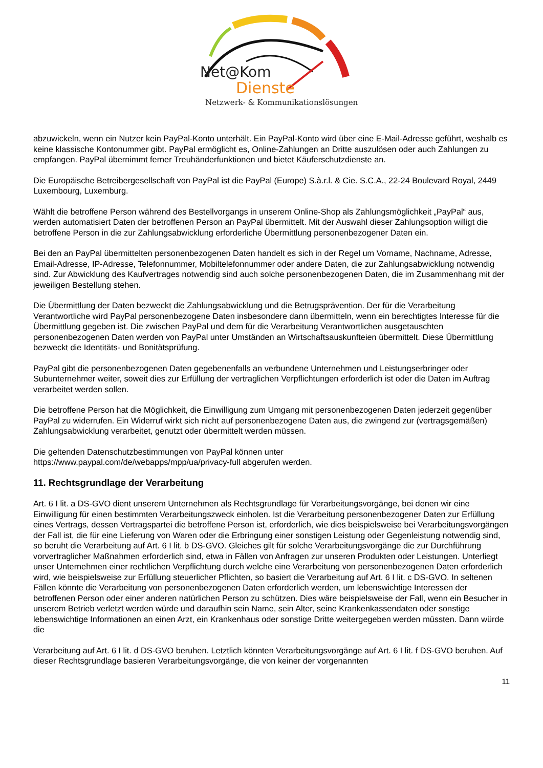Net@Kom
Dienste
Netzwerk- & Kommunikationslösungen
abzuwickeln, wenn ein Nutzer kein PayPal-Konto unterhält. Ein PayPal-Konto wird über eine E-Mail-Adresse geführt, weshalb es keine klassische Kontonummer gibt. PayPal ermöglicht es, Online-Zahlungen an Dritte auszulösen oder auch Zahlungen zu empfangen. PayPal übernimmt ferner Treuhänderfunktionen und bietet Käuferschutzdienste an.
Die Europäische Betreibergesellschaft von PayPal ist die PayPal (Europe) S.à.r.l. & Cie. S.C.A., 22-24 Boulevard Royal, 2449 Luxembourg, Luxemburg.
Wählt die betroffene Person während des Bestellvorgangs in unserem Online-Shop als Zahlungsmöglichkeit „PayPal“ aus, werden automatisiert Daten der betroffenen Person an PayPal übermittelt. Mit der Auswahl dieser Zahlungsoption willigt die betroffene Person in die zur Zahlungsabwicklung erforderliche Übermittlung personenbezogener Daten ein.
Bei den an PayPal übermittelten personenbezogenen Daten handelt es sich in der Regel um Vorname, Nachname, Adresse, Email-Adresse, IP-Adresse, Telefonnummer, Mobiltelefonnummer oder andere Daten, die zur Zahlungsabwicklung notwendig sind. Zur Abwicklung des Kaufvertrages notwendig sind auch solche personenbezogenen Daten, die im Zusammenhang mit der jeweiligen Bestellung stehen.
Die Übermittlung der Daten bezweckt die Zahlungsabwicklung und die Betrugsprävention. Der für die Verarbeitung Verantwortliche wird PayPal personenbezogene Daten insbesondere dann übermitteln, wenn ein berechtigtes Interesse für die Übermittlung gegeben ist. Die zwischen PayPal und dem für die Verarbeitung Verantwortlichen ausgetauschten personenbezogenen Daten werden von PayPal unter Umständen an Wirtschaftsauskunfteien übermittelt. Diese Übermittlung bezweckt die Identitäts- und Bonitätsprüfung.
PayPal gibt die personenbezogenen Daten gegebenenfalls an verbundene Unternehmen und Leistungserbringer oder Subunternehmer weiter, soweit dies zur Erfüllung der vertraglichen Verpflichtungen erforderlich ist oder die Daten im Auftrag verarbeitet werden sollen.
Die betroffene Person hat die Möglichkeit, die Einwilligung zum Umgang mit personenbezogenen Daten jederzeit gegenüber PayPal zu widerrufen. Ein Widerruf wirkt sich nicht auf personenbezogene Daten aus, die zwingend zur (vertragsgemäßen) Zahlungsabwicklung verarbeitet, genutzt oder übermittelt werden müssen.
Die geltenden Datenschutzbestimmungen von PayPal können unter
https://www.paypal.com/de/webapps/mpp/ua/privacy-full abgerufen werden.
11. Rechtsgrundlage der Verarbeitung
Art. 6 I lit. a DS-GVO dient unserem Unternehmen als Rechtsgrundlage für Verarbeitungsvorgänge, bei denen wir eine Einwilligung für einen bestimmten Verarbeitungszweck einholen. Ist die Verarbeitung personenbezogener Daten zur Erfüllung eines Vertrags, dessen Vertragspartei die betroffene Person ist, erforderlich, wie dies beispielsweise bei Verarbeitungsvorgängen der Fall ist, die für eine Lieferung von Waren oder die Erbringung einer sonstigen Leistung oder Gegenleistung notwendig sind, so beruht die Verarbeitung auf Art. 6 I lit. b DS-GVO. Gleiches gilt für solche Verarbeitungsvorgänge die zur Durchführung vorvertraglicher Maßnahmen erforderlich sind, etwa in Fällen von Anfragen zur unseren Produkten oder Leistungen. Unterliegt unser Unternehmen einer rechtlichen Verpflichtung durch welche eine Verarbeitung von personenbezogenen Daten erforderlich wird, wie beispielsweise zur Erfüllung steuerlicher Pflichten, so basiert die Verarbeitung auf Art. 6 I lit. c DS-GVO. In seltenen Fällen könnte die Verarbeitung von personenbezogenen Daten erforderlich werden, um lebenswichtige Interessen der betroffenen Person oder einer anderen natürlichen Person zu schützen. Dies wäre beispielsweise der Fall, wenn ein Besucher in unserem Betrieb verletzt werden würde und daraufhin sein Name, sein Alter, seine Krankenkassendaten oder sonstige lebenswichtige Informationen an einen Arzt, ein Krankenhaus oder sonstige Dritte weitergegeben werden müssten. Dann würde die
Verarbeitung auf Art. 6 I lit. d DS-GVO beruhen. Letztlich könnten Verarbeitungsvorgänge auf Art. 6 I lit. f DS-GVO beruhen. Auf dieser Rechtsgrundlage basieren Verarbeitungsvorgänge, die von keiner der vorgenannten
11